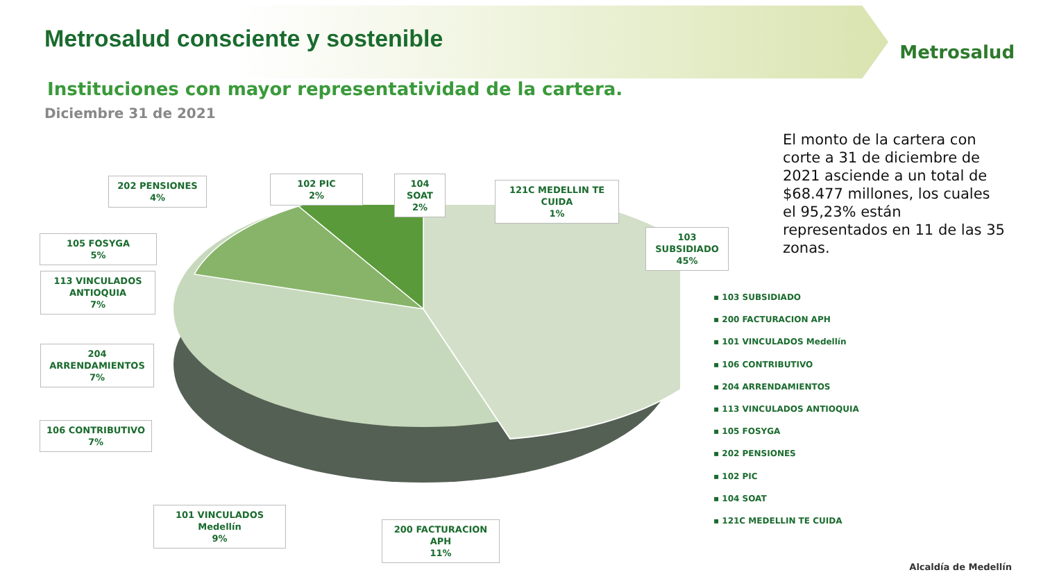Metrosalud consciente y sostenible
Metrosalud
Instituciones con mayor representatividad de la cartera.
Diciembre 31 de 2021
El monto de la cartera con corte a 31 de diciembre de 2021 asciende a un total de $68.477 millones, los cuales el 95,23% están representados en 11 de las 35 zonas.
202 PENSIONES
4%
102 PIC
2%
104 SOAT
2%
121C MEDELLIN TE CUIDA
1%
105 FOSYGA
5%
103 SUBSIDIADO
45%
113 VINCULADOS ANTIOQUIA
7%
204 ARRENDAMIENTOS
7%
106 CONTRIBUTIVO
7%
101 VINCULADOS Medellín
9%
200 FACTURACION APH
11%
▪ 103 SUBSIDIADO
▪ 200 FACTURACION APH
▪ 101 VINCULADOS Medellín
▪ 106 CONTRIBUTIVO
▪ 204 ARRENDAMIENTOS
▪ 113 VINCULADOS ANTIOQUIA
▪ 105 FOSYGA
▪ 202 PENSIONES
▪ 102 PIC
▪ 104 SOAT
▪ 121C MEDELLIN TE CUIDA
Alcaldía de Medellín